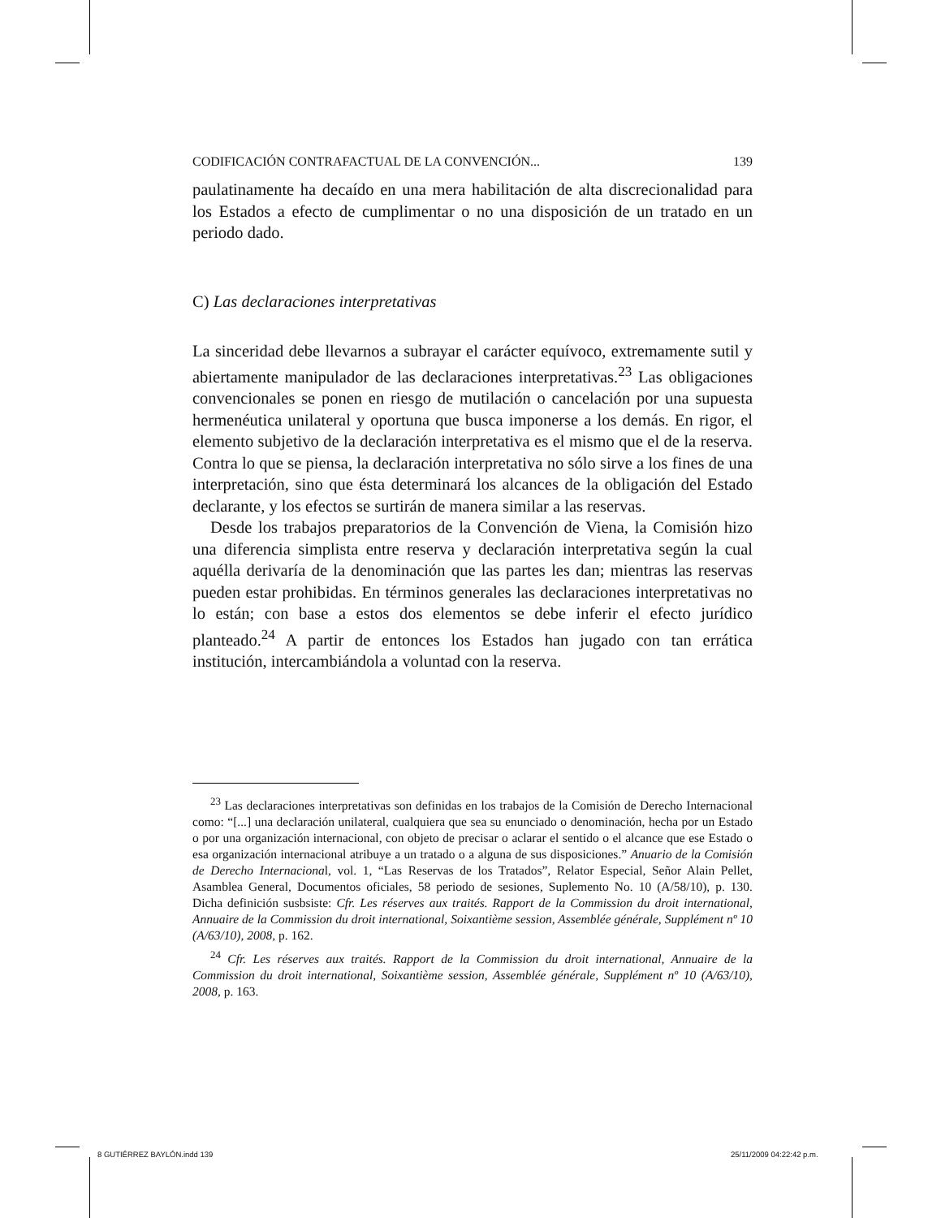CODIFICACIÓN CONTRAFACTUAL DE LA CONVENCIÓN... 139
paulatinamente ha decaído en una mera habilitación de alta discrecionalidad para los Estados a efecto de cumplimentar o no una disposición de un tratado en un periodo dado.
C) Las declaraciones interpretativas
La sinceridad debe llevarnos a subrayar el carácter equívoco, extremamente sutil y abiertamente manipulador de las declaraciones interpretativas.<sup>23</sup> Las obligaciones convencionales se ponen en riesgo de mutilación o cancelación por una supuesta hermenéutica unilateral y oportuna que busca imponerse a los demás. En rigor, el elemento subjetivo de la declaración interpretativa es el mismo que el de la reserva. Contra lo que se piensa, la declaración interpretativa no sólo sirve a los fines de una interpretación, sino que ésta determinará los alcances de la obligación del Estado declarante, y los efectos se surtirán de manera similar a las reservas.
Desde los trabajos preparatorios de la Convención de Viena, la Comisión hizo una diferencia simplista entre reserva y declaración interpretativa según la cual aquélla derivaría de la denominación que las partes les dan; mientras las reservas pueden estar prohibidas. En términos generales las declaraciones interpretativas no lo están; con base a estos dos elementos se debe inferir el efecto jurídico planteado.<sup>24</sup> A partir de entonces los Estados han jugado con tan errática institución, intercambiándola a voluntad con la reserva.
<sup>23</sup> Las declaraciones interpretativas son definidas en los trabajos de la Comisión de Derecho Internacional como: “[...] una declaración unilateral, cualquiera que sea su enunciado o denominación, hecha por un Estado o por una organización internacional, con objeto de precisar o aclarar el sentido o el alcance que ese Estado o esa organización internacional atribuye a un tratado o a alguna de sus disposiciones.” Anuario de la Comisión de Derecho Internacional, vol. 1, “Las Reservas de los Tratados”, Relator Especial, Señor Alain Pellet, Asamblea General, Documentos oficiales, 58 periodo de sesiones, Suplemento No. 10 (A/58/10), p. 130. Dicha definición susbsiste: Cfr. Les réserves aux traités. Rapport de la Commission du droit international, Annuaire de la Commission du droit international, Soixantième session, Assemblée générale, Supplément nº 10 (A/63/10), 2008, p. 162.
<sup>24</sup> Cfr. Les réserves aux traités. Rapport de la Commission du droit international, Annuaire de la Commission du droit international, Soixantième session, Assemblée générale, Supplément nº 10 (A/63/10), 2008, p. 163.
8 GUTIÉRREZ BAYLÓN.indd 139 25/11/2009 04:22:42 p.m.